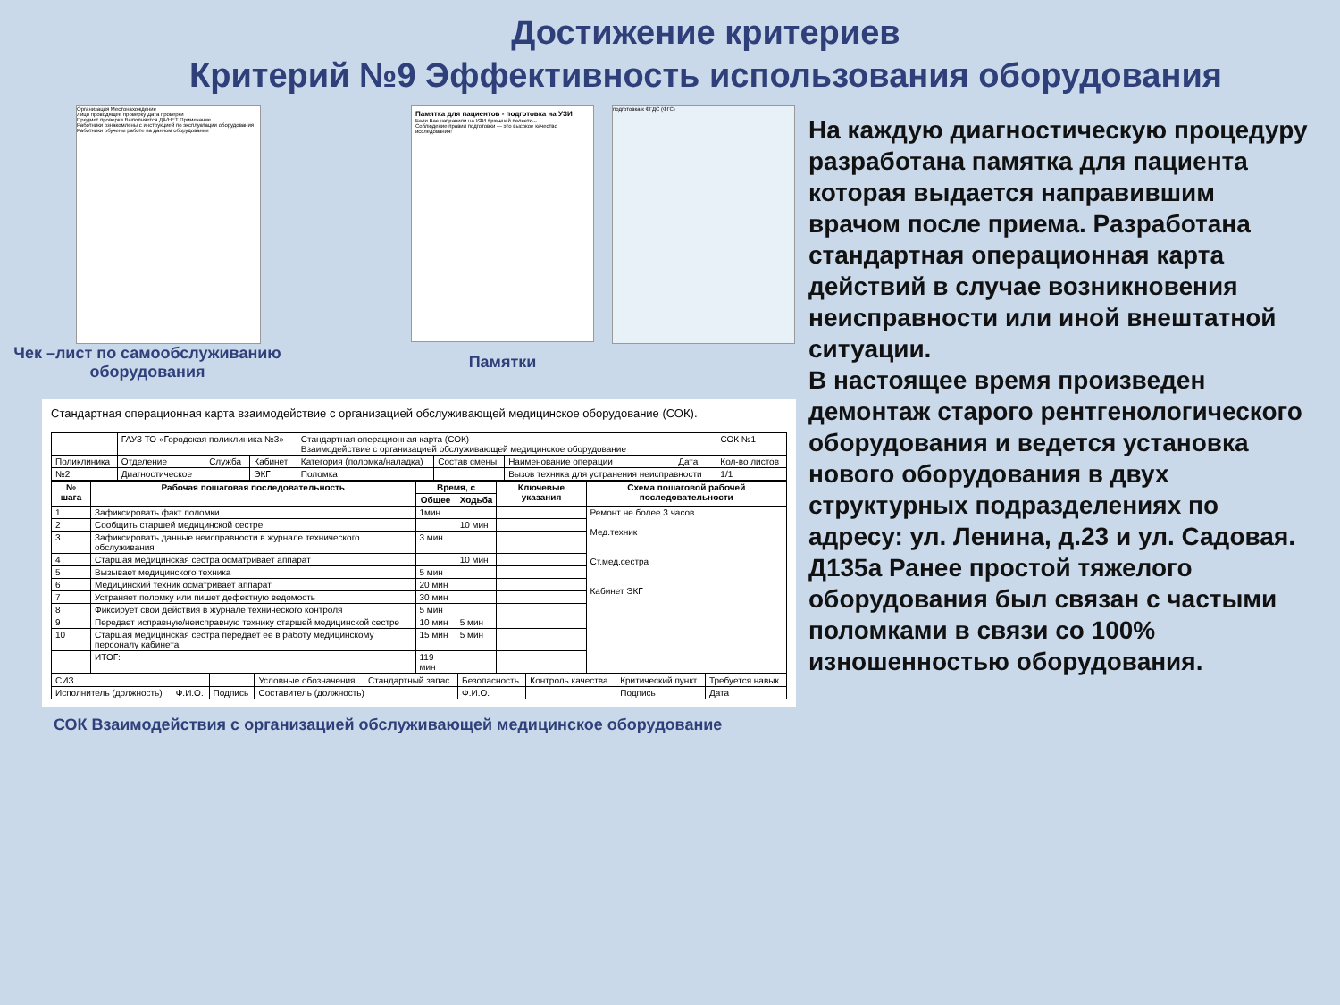Достижение критериев
Критерий №9 Эффективность использования оборудования
Организация Местонахождение
Лицо проводящее проверку Дата проверки
Предмет проверки Выполняется ДА/НЕТ Примечание
Работники ознакомлены с инструкцией по эксплуатации оборудования
Работники обучены работе на данном оборудовании
Чек –лист по самообслуживанию оборудования
Памятка для пациентов - подготовка на УЗИ
Если Вас направили на УЗИ брюшной полости...
Соблюдение правил подготовки — это высокое качество исследования!
Памятки
подготовка к ФГДС (ФГС)
Стандартная операционная карта взаимодействие с организацией обслуживающей медицинское оборудование (СОК).
| | ГАУЗ ТО «Городская поликлиника №3» | | | Стандартная операционная карта (СОК) Взаимодействие с организацией обслуживающей медицинское оборудование | | | | | СОК №1 |
| Поликлиника | Отделение | Служба | Кабинет | Категория (поломка/наладка) | Состав смены | Наименование операции | Дата | Кол-во листов | |
| №2 | Диагностическое | | ЭКГ | Поломка | | Вызов техника для устранения неисправности | | 1/1 | |
| № шага | Рабочая пошаговая последовательность | Время, с | | Ключевые указания | Схема пошаговой рабочей последовательности |
| --- | --- | --- | --- | --- | --- |
| | | Общее | Ходьба | | |
| 1 | Зафиксировать факт поломки | 1мин | | | Ремонт не более 3 часов Мед.техник Ст.мед.сестра Кабинет ЭКГ |
| 2 | Сообщить старшей медицинской сестре | | 10 мин | | |
| 3 | Зафиксировать данные неисправности в журнале технического обслуживания | 3 мин | | | |
| 4 | Старшая медицинская сестра осматривает аппарат | | 10 мин | | |
| 5 | Вызывает медицинского техника | 5 мин | | | |
| 6 | Медицинский техник осматривает аппарат | 20 мин | | | |
| 7 | Устраняет поломку или пишет дефектную ведомость | 30 мин | | | |
| 8 | Фиксирует свои действия в журнале технического контроля | 5 мин | | | |
| 9 | Передает исправную/неисправную технику старшей медицинской сестре | 10 мин | 5 мин | | |
| 10 | Старшая медицинская сестра передает ее в работу медицинскому персоналу кабинета | 15 мин | 5 мин | | |
| | ИТОГ: | 119 мин | | | |
| СИЗ | | | Условные обозначения | Стандартный запас | Безопасность | Контроль качества | Критический пункт | Требуется навык |
| Исполнитель (должность) | Ф.И.О. | Подпись | Составитель (должность) | | Ф.И.О. | | Подпись | Дата |
СОК Взаимодействия с организацией обслуживающей медицинское оборудование
На каждую диагностическую процедуру разработана памятка для пациента которая выдается направившим врачом после приема. Разработана стандартная операционная карта действий в случае возникновения неисправности или иной внештатной ситуации.
В настоящее время произведен демонтаж старого рентгенологического оборудования и ведется установка нового оборудования в двух структурных подразделениях по адресу: ул. Ленина, д.23 и ул. Садовая. Д135а Ранее простой тяжелого оборудования был связан с частыми поломками в связи со 100% изношенностью оборудования.